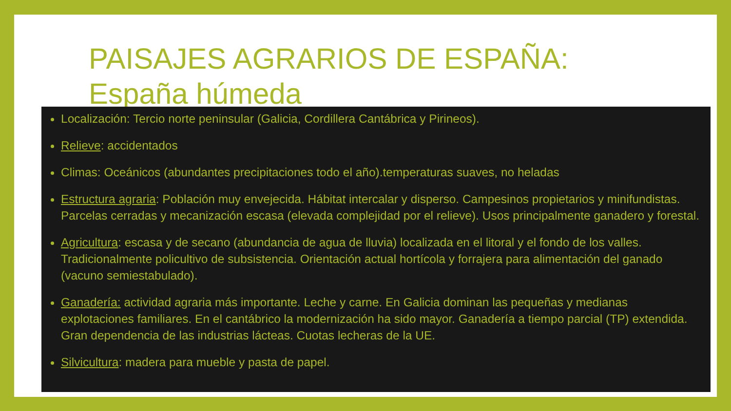PAISAJES AGRARIOS DE ESPAÑA:
España húmeda
Localización: Tercio norte peninsular (Galicia, Cordillera Cantábrica y Pirineos).
Relieve: accidentados
Climas: Oceánicos (abundantes precipitaciones todo el año).temperaturas suaves, no heladas
Estructura agraria: Población muy envejecida. Hábitat intercalar y disperso. Campesinos propietarios y minifundistas. Parcelas cerradas y mecanización escasa (elevada complejidad por el relieve). Usos principalmente ganadero y forestal.
Agricultura: escasa y de secano (abundancia de agua de lluvia) localizada en el litoral y el fondo de los valles. Tradicionalmente policultivo de subsistencia. Orientación actual hortícola y forrajera para alimentación del ganado (vacuno semiestabulado).
Ganadería: actividad agraria más importante. Leche y carne. En Galicia dominan las pequeñas y medianas explotaciones familiares. En el cantábrico la modernización ha sido mayor. Ganadería a tiempo parcial (TP) extendida. Gran dependencia de las industrias lácteas. Cuotas lecheras de la UE.
Silvicultura: madera para mueble y pasta de papel.